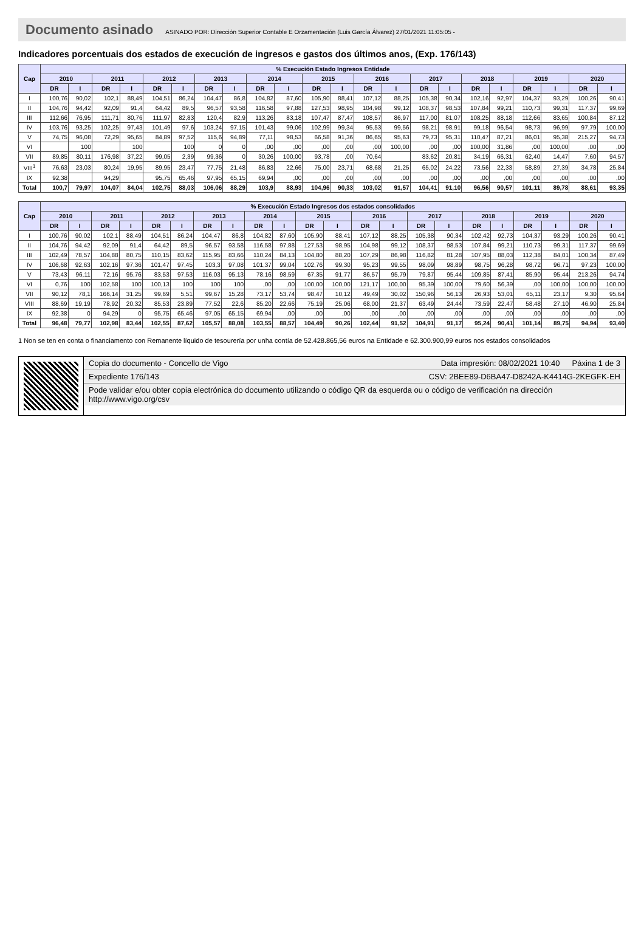Documento asinado ASINADO POR: Dirección Superior Contable E Orzamentación (Luis García Álvarez) 27/01/2021 11:05:05 -
Indicadores porcentuais dos estados de execución de ingresos e gastos dos últimos anos, (Exp. 176/143)
| Cap | % Execución Estado Ingresos Entidade | | | | | | | | | | | | | | | | | | | | | |
| --- | --- | --- | --- | --- | --- | --- | --- | --- | --- | --- | --- | --- | --- | --- | --- | --- | --- | --- | --- | --- | --- | --- |
| | 2010 | | 2011 | | 2012 | | 2013 | | 2014 | | 2015 | | 2016 | | 2017 | | 2018 | | 2019 | | 2020 | |
| | DR | I | DR | I | DR | I | DR | I | DR | I | DR | I | DR | I | DR | I | DR | I | DR | I | DR | I |
| I | 100,76 | 90,02 | 102,1 | 88,49 | 104,51 | 86,24 | 104,47 | 86,8 | 104,82 | 87,60 | 105,90 | 88,41 | 107,12 | 88,25 | 105,38 | 90,34 | 102,16 | 92,97 | 104,37 | 93,29 | 100,26 | 90,41 |
| II | 104,76 | 94,42 | 92,09 | 91,4 | 64,42 | 89,5 | 96,57 | 93,58 | 116,58 | 97,88 | 127,53 | 98,95 | 104,98 | 99,12 | 108,37 | 98,53 | 107,84 | 99,21 | 110,73 | 99,31 | 117,37 | 99,69 |
| III | 112,66 | 76,95 | 111,71 | 80,76 | 111,97 | 82,83 | 120,4 | 82,9 | 113,26 | 83,18 | 107,47 | 87,47 | 108,57 | 86,97 | 117,00 | 81,07 | 108,25 | 88,18 | 112,66 | 83,65 | 100,84 | 87,12 |
| IV | 103,76 | 93,25 | 102,25 | 97,43 | 101,49 | 97,6 | 103,24 | 97,15 | 101,43 | 99,06 | 102,99 | 99,34 | 95,53 | 99,56 | 98,21 | 98,91 | 99,18 | 96,54 | 98,73 | 96,99 | 97,79 | 100,00 |
| V | 74,75 | 96,08 | 72,29 | 95,65 | 84,89 | 97,52 | 115,6 | 94,89 | 77,11 | 98,53 | 66,58 | 91,36 | 86,65 | 95,63 | 79,73 | 95,31 | 110,47 | 87,21 | 86,01 | 95,38 | 215,27 | 94,73 |
| VI | | 100 | | 100 | | 100 | 0 | 0 | ,00 | ,00 | ,00 | ,00 | ,00 | 100,00 | ,00 | ,00 | 100,00 | 31,86 | ,00 | 100,00 | ,00 | ,00 |
| VII | 89,85 | 80,11 | 176,98 | 37,22 | 99,05 | 2,39 | 99,36 | 0 | 30,26 | 100,00 | 93,78 | ,00 | 70,64 | | 83,62 | 20,81 | 34,19 | 66,31 | 62,40 | 14,47 | 7,60 | 94,57 |
| VIII<sup>1</sup> | 76,63 | 23,03 | 80,24 | 19,95 | 89,95 | 23,47 | 77,75 | 21,48 | 86,83 | 22,66 | 75,00 | 23,71 | 68,68 | 21,25 | 65,02 | 24,22 | 73,56 | 22,33 | 58,89 | 27,39 | 34,78 | 25,84 |
| IX | 92,38 | | 94,29 | | 95,75 | 65,46 | 97,95 | 65,15 | 69,94 | ,00 | ,00 | ,00 | ,00 | ,00 | ,00 | ,00 | ,00 | ,00 | ,00 | ,00 | ,00 | ,00 |
| Total | 100,7 | 79,97 | 104,07 | 84,04 | 102,75 | 88,03 | 106,06 | 88,29 | 103,9 | 88,93 | 104,96 | 90,33 | 103,02 | 91,57 | 104,41 | 91,10 | 96,56 | 90,57 | 101,11 | 89,78 | 88,61 | 93,35 |
| Cap | % Execución Estado Ingresos dos estados consolidados | | | | | | | | | | | | | | | | | | | | | |
| --- | --- | --- | --- | --- | --- | --- | --- | --- | --- | --- | --- | --- | --- | --- | --- | --- | --- | --- | --- | --- | --- | --- |
| | 2010 | | 2011 | | 2012 | | 2013 | | 2014 | | 2015 | | 2016 | | 2017 | | 2018 | | 2019 | | 2020 | |
| | DR | I | DR | I | DR | I | DR | I | DR | I | DR | I | DR | I | DR | I | DR | I | DR | I | DR | I |
| I | 100,76 | 90,02 | 102,1 | 88,49 | 104,51 | 86,24 | 104,47 | 86,8 | 104,82 | 87,60 | 105,90 | 88,41 | 107,12 | 88,25 | 105,38 | 90,34 | 102,42 | 92,73 | 104,37 | 93,29 | 100,26 | 90,41 |
| II | 104,76 | 94,42 | 92,09 | 91,4 | 64,42 | 89,5 | 96,57 | 93,58 | 116,58 | 97,88 | 127,53 | 98,95 | 104,98 | 99,12 | 108,37 | 98,53 | 107,84 | 99,21 | 110,73 | 99,31 | 117,37 | 99,69 |
| III | 102,49 | 78,57 | 104,88 | 80,75 | 110,15 | 83,62 | 115,95 | 83,66 | 110,24 | 84,13 | 104,80 | 88,20 | 107,29 | 86,98 | 116,82 | 81,28 | 107,95 | 88,03 | 112,38 | 84,01 | 100,34 | 87,49 |
| IV | 106,68 | 92,63 | 102,16 | 97,36 | 101,47 | 97,45 | 103,3 | 97,08 | 101,37 | 99,04 | 102,76 | 99,30 | 95,23 | 99,55 | 98,09 | 98,89 | 98,75 | 96,28 | 98,72 | 96,71 | 97,23 | 100,00 |
| V | 73,43 | 96,11 | 72,16 | 95,76 | 83,53 | 97,53 | 116,03 | 95,13 | 78,16 | 98,59 | 67,35 | 91,77 | 86,57 | 95,79 | 79,87 | 95,44 | 109,85 | 87,41 | 85,90 | 95,44 | 213,26 | 94,74 |
| VI | 0,76 | 100 | 102,58 | 100 | 100,13 | 100 | 100 | 100 | ,00 | ,00 | 100,00 | 100,00 | 121,17 | 100,00 | 95,39 | 100,00 | 79,60 | 56,39 | ,00 | 100,00 | 100,00 | 100,00 |
| VII | 90,12 | 78,1 | 166,14 | 31,25 | 99,69 | 5,51 | 99,67 | 15,28 | 73,17 | 53,74 | 98,47 | 10,12 | 49,49 | 30,02 | 150,96 | 56,13 | 26,93 | 53,01 | 65,11 | 23,17 | 9,30 | 95,64 |
| VIII | 88,69 | 19,19 | 78,92 | 20,32 | 85,53 | 23,89 | 77,52 | 22,6 | 85,20 | 22,66 | 75,19 | 25,06 | 68,00 | 21,37 | 63,49 | 24,44 | 73,59 | 22,47 | 58,48 | 27,10 | 46,90 | 25,84 |
| IX | 92,38 | 0 | 94,29 | 0 | 95,75 | 65,46 | 97,05 | 65,15 | 69,94 | ,00 | ,00 | ,00 | ,00 | ,00 | ,00 | ,00 | ,00 | ,00 | ,00 | ,00 | ,00 | ,00 |
| Total | 96,48 | 79,77 | 102,98 | 83,44 | 102,55 | 87,62 | 105,57 | 88,08 | 103,55 | 88,57 | 104,49 | 90,26 | 102,44 | 91,52 | 104,91 | 91,17 | 95,24 | 90,41 | 101,14 | 89,75 | 94,94 | 93,40 |
1 Non se ten en conta o financiamento con Remanente líquido de tesourería por unha contía de 52.428.865,56 euros na Entidade e 62.300.900,99 euros nos estados consolidados
Copia do documento - Concello de Vigo Data impresión: 08/02/2021 10:40 Páxina 1 de 3
Expediente 176/143 CSV: 2BEE89-D6BA47-D8242A-K4414G-2KEGFK-EH
Pode validar e/ou obter copia electrónica do documento utilizando o código QR da esquerda ou o código de verificación na dirección http://www.vigo.org/csv